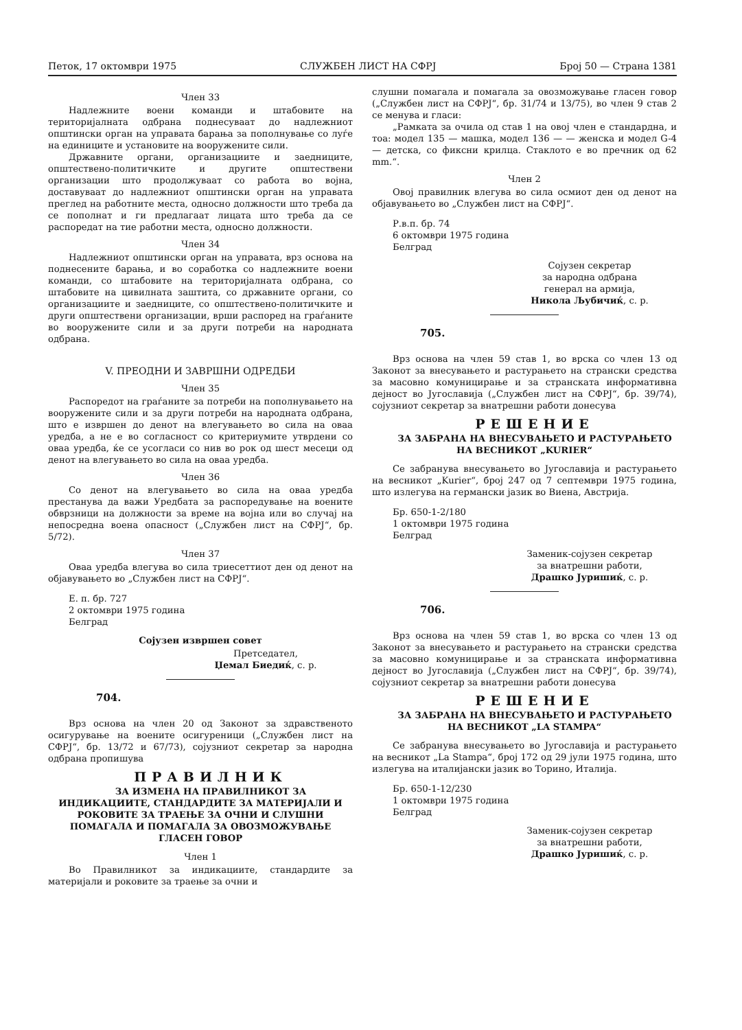Петок, 17 октомври 1975 СЛУЖБЕН ЛИСТ НА СФРЈ Број 50 — Страна 1381
Член 33
Надлежните воени команди и штабовите на територијалната одбрана поднесуваат до надлежниот општински орган на управата барања за пополнување со луѓе на единиците и установите на вооружените сили.
Државните органи, организациите и заедниците, општествено-политичките и другите општествени организации што продолжуваат со работа во војна, доставуваат до надлежниот општински орган на управата преглед на работните места, односно должности што треба да се пополнат и ги предлагаат лицата што треба да се распоредат на тие работни места, односно должности.
Член 34
Надлежниот општински орган на управата, врз основа на поднесените барања, и во соработка со надлежните воени команди, со штабовите на територијалната одбрана, со штабовите на цивилната заштита, со државните органи, со организациите и заедниците, со општествено-политичките и други општествени организации, врши распоред на граѓаните во вооружените сили и за други потреби на народната одбрана.
V. ПРЕОДНИ И ЗАВРШНИ ОДРЕДБИ
Член 35
Распоредот на граѓаните за потреби на пополнувањето на вооружените сили и за други потреби на народната одбрана, што е извршен до денот на влегувањето во сила на оваа уредба, а не е во согласност со критериумите утврдени со оваа уредба, ќе се усогласи со нив во рок од шест месеци од денот на влегувањето во сила на оваа уредба.
Член 36
Со денот на влегувањето во сила на оваа уредба престанува да важи Уредбата за распоредување на воените обврзници на должности за време на војна или во случај на непосредна воена опасност („Службен лист на СФРЈ“, бр. 5/72).
Член 37
Оваа уредба влегува во сила триесеттиот ден од денот на објавувањето во „Службен лист на СФРЈ“.
Е. п. бр. 727
2 октомври 1975 година
Белград
Сојузен извршен совет
Претседател,
Џемал Биедиќ, с. р.
704.
Врз основа на член 20 од Законот за здравственото осигурување на воените осигуреници („Службен лист на СФРЈ“, бр. 13/72 и 67/73), сојузниот секретар за народна одбрана пропишува
ПРАВИЛНИК
ЗА ИЗМЕНА НА ПРАВИЛНИКОТ ЗА ИНДИКАЦИИТЕ, СТАНДАРДИТЕ ЗА МАТЕРИЈАЛИ И РОКОВИТЕ ЗА ТРАЕЊЕ ЗА ОЧНИ И СЛУШНИ ПОМАГАЛА И ПОМАГАЛА ЗА ОВОЗМОЖУВАЊЕ ГЛАСЕН ГОВОР
Член 1
Во Правилникот за индикациите, стандардите за материјали и роковите за траење за очни и
слушни помагала и помагала за овозможување гласен говор („Службен лист на СФРЈ“, бр. 31/74 и 13/75), во член 9 став 2 се менува и гласи:
„Рамката за очила од став 1 на овој член е стандардна, и тоа: модел 135 — машка, модел 136 — — женска и модел G-4 — детска, со фиксни крилца. Стаклото е во пречник од 62 mm.“.
Член 2
Овој правилник влегува во сила осмиот ден од денот на објавувањето во „Службен лист на СФРЈ“.
Р.в.п. бр. 74
6 октомври 1975 година
Белград
Сојузен секретар
за народна одбрана
генерал на армија,
Никола Љубичиќ, с. р.
705.
Врз основа на член 59 став 1, во врска со член 13 од Законот за внесувањето и растурањето на странски средства за масовно комуницирање и за странската информативна дејност во Југославија („Службен лист на СФРЈ“, бр. 39/74), сојузниот секретар за внатрешни работи донесува
РЕШЕНИЕ
ЗА ЗАБРАНА НА ВНЕСУВАЊЕТО И РАСТУРАЊЕТО НА ВЕСНИКОТ „KURIER“
Се забранува внесувањето во Југославија и растурањето на весникот „Kurier“, број 247 од 7 септември 1975 година, што излегува на германски јазик во Виена, Австрија.
Бр. 650-1-2/180
1 октомври 1975 година
Белград
Заменик-сојузен секретар
за внатрешни работи,
Драшко Јуришиќ, с. р.
706.
Врз основа на член 59 став 1, во врска со член 13 од Законот за внесувањето и растурањето на странски средства за масовно комуницирање и за странската информативна дејност во Југославија („Службен лист на СФРЈ“, бр. 39/74), сојузниот секретар за внатрешни работи донесува
РЕШЕНИЕ
ЗА ЗАБРАНА НА ВНЕСУВАЊЕТО И РАСТУРАЊЕТО НА ВЕСНИКОТ „LA STAMPA“
Се забранува внесувањето во Југославија и растурањето на весникот „La Stampa“, број 172 од 29 јули 1975 година, што излегува на италијански јазик во Торино, Италија.
Бр. 650-1-12/230
1 октомври 1975 година
Белград
Заменик-сојузен секретар
за внатрешни работи,
Драшко Јуришиќ, с. р.